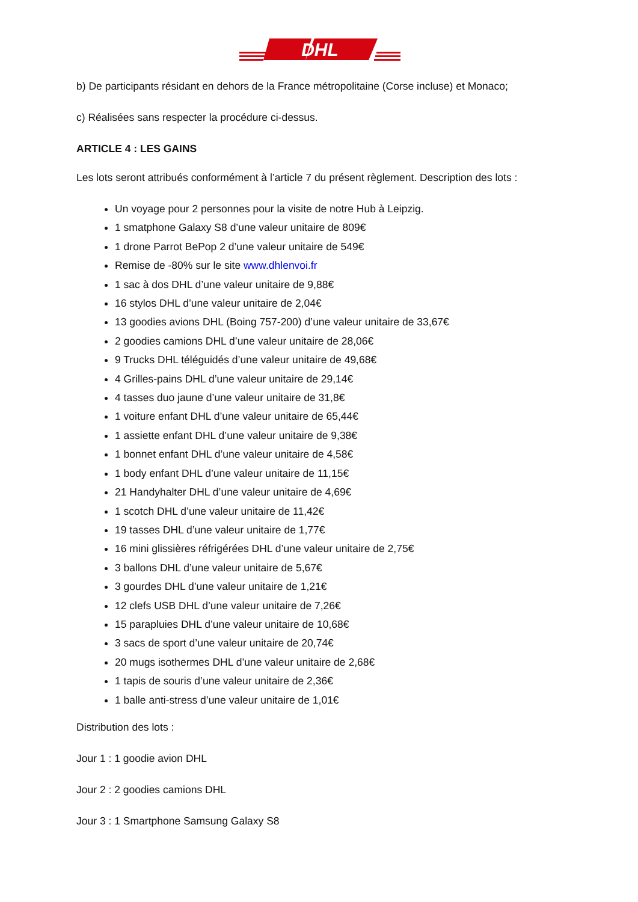DHL
b) De participants résidant en dehors de la France métropolitaine (Corse incluse) et Monaco;
c) Réalisées sans respecter la procédure ci-dessus.
ARTICLE 4 : LES GAINS
Les lots seront attribués conformément à l’article 7 du présent règlement. Description des lots :
Un voyage pour 2 personnes pour la visite de notre Hub à Leipzig.
1 smatphone Galaxy S8 d’une valeur unitaire de 809€
1 drone Parrot BePop 2 d’une valeur unitaire de 549€
Remise de -80% sur le site www.dhlenvoi.fr
1 sac à dos DHL d’une valeur unitaire de 9,88€
16 stylos DHL d’une valeur unitaire de 2,04€
13 goodies avions DHL (Boing 757-200) d’une valeur unitaire de 33,67€
2 goodies camions DHL d’une valeur unitaire de 28,06€
9 Trucks DHL téléguidés d’une valeur unitaire de 49,68€
4 Grilles-pains DHL d’une valeur unitaire de 29,14€
4 tasses duo jaune d’une valeur unitaire de 31,8€
1 voiture enfant DHL d’une valeur unitaire de 65,44€
1 assiette enfant DHL d’une valeur unitaire de 9,38€
1 bonnet enfant DHL d’une valeur unitaire de 4,58€
1 body enfant DHL d’une valeur unitaire de 11,15€
21 Handyhalter DHL d’une valeur unitaire de 4,69€
1 scotch DHL d’une valeur unitaire de 11,42€
19 tasses DHL d’une valeur unitaire de 1,77€
16 mini glissières réfrigérées DHL d’une valeur unitaire de 2,75€
3 ballons DHL d’une valeur unitaire de 5,67€
3 gourdes DHL d’une valeur unitaire de 1,21€
12 clefs USB DHL d’une valeur unitaire de 7,26€
15 parapluies DHL d’une valeur unitaire de 10,68€
3 sacs de sport d’une valeur unitaire de 20,74€
20 mugs isothermes DHL d’une valeur unitaire de 2,68€
1 tapis de souris d’une valeur unitaire de 2,36€
1 balle anti-stress d’une valeur unitaire de 1,01€
Distribution des lots :
Jour 1 : 1 goodie avion DHL
Jour 2 : 2 goodies camions DHL
Jour 3 : 1 Smartphone Samsung Galaxy S8